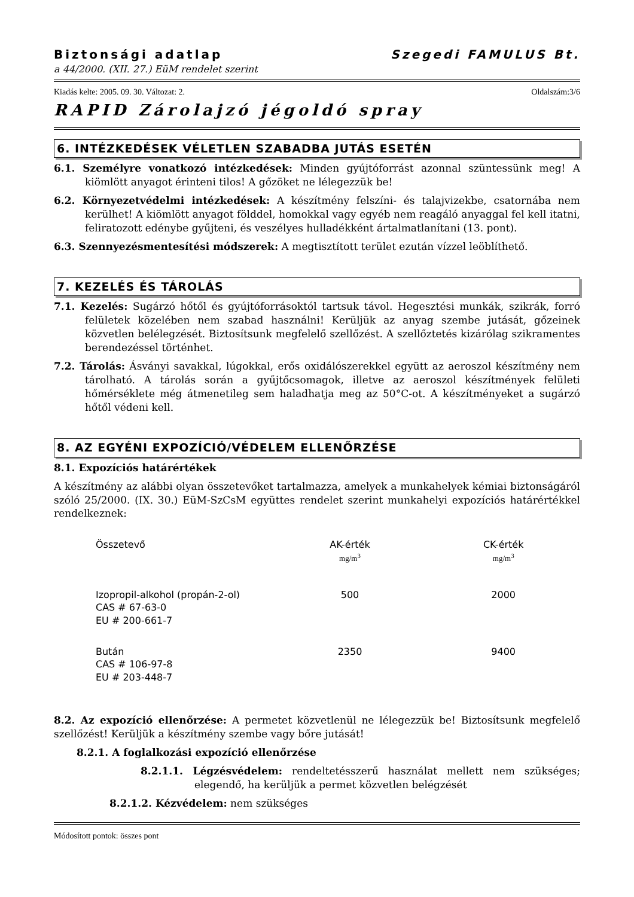Biztonsági adatlap Szegedi FAMULUS Bt.
a 44/2000. (XII. 27.) EüM rendelet szerint
Kiadás kelte: 2005. 09. 30. Változat: 2. Oldalszám:3/6
RAPID Zárolajzó jégoldó spray
6. INTÉZKEDÉSEK VÉLETLEN SZABADBA JUTÁS ESETÉN
6.1. Személyre vonatkozó intézkedések: Minden gyújtóforrást azonnal szüntessünk meg! A kiömlött anyagot érinteni tilos! A gőzöket ne lélegezzük be!
6.2. Környezetvédelmi intézkedések: A készítmény felszíni- és talajvizekbe, csatornába nem kerülhet! A kiömlött anyagot földdel, homokkal vagy egyéb nem reagáló anyaggal fel kell itatni, feliratozott edénybe gyűjteni, és veszélyes hulladékként ártalmatlanítani (13. pont).
6.3. Szennyezésmentesítési módszerek: A megtisztított terület ezután vízzel leöblíthető.
7. KEZELÉS ÉS TÁROLÁS
7.1. Kezelés: Sugárzó hőtől és gyújtóforrásoktól tartsuk távol. Hegesztési munkák, szikrák, forró felületek közelében nem szabad használni! Kerüljük az anyag szembe jutását, gőzeinek közvetlen belélegzését. Biztosítsunk megfelelő szellőzést. A szellőztetés kizárólag szikramentes berendezéssel történhet.
7.2. Tárolás: Ásványi savakkal, lúgokkal, erős oxidálószerekkel együtt az aeroszol készítmény nem tárolható. A tárolás során a gyűjtőcsomagok, illetve az aeroszol készítmények felületi hőmérséklete még átmenetileg sem haladhatja meg az 50°C-ot. A készítményeket a sugárzó hőtől védeni kell.
8. AZ EGYÉNI EXPOZÍCIÓ/VÉDELEM ELLENŐRZÉSE
8.1. Expozíciós határértékek
A készítmény az alábbi olyan összetevőket tartalmazza, amelyek a munkahelyek kémiai biztonságáról szóló 25/2000. (IX. 30.) EüM-SzCsM együttes rendelet szerint munkahelyi expozíciós határértékkel rendelkeznek:
| Összetevő | AK-érték mg/m<sup>3</sup> | CK-érték mg/m<sup>3</sup> |
| --- | --- | --- |
| Izopropil-alkohol (propán-2-ol) CAS # 67-63-0 EU # 200-661-7 | 500 | 2000 |
| Bután CAS # 106-97-8 EU # 203-448-7 | 2350 | 9400 |
8.2. Az expozíció ellenőrzése: A permetet közvetlenül ne lélegezzük be! Biztosítsunk megfelelő szellőzést! Kerüljük a készítmény szembe vagy bőre jutását!
8.2.1. A foglalkozási expozíció ellenőrzése
8.2.1.1. Légzésvédelem: rendeltetésszerű használat mellett nem szükséges; elegendő, ha kerüljük a permet közvetlen belégzését
8.2.1.2. Kézvédelem: nem szükséges
Módosított pontok: összes pont